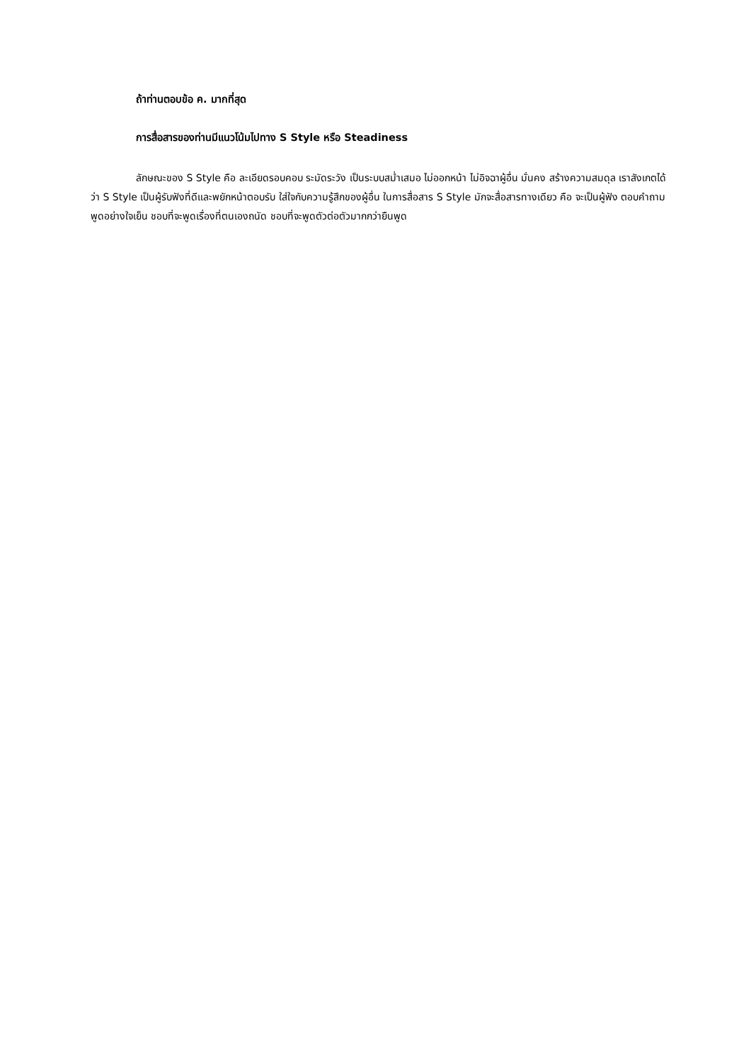ถ้าท่านตอบข้อ ค. มากที่สุด
การสื่อสารของท่านมีแนวโน้มไปทาง S Style หรือ Steadiness
ลักษณะของ S Style คือ ละเอียดรอบคอบ ระมัดระวัง เป็นระบบสม่ำเสมอ ไม่ออกหน้า ไม่อิจฉาผู้อื่น มั่นคง สร้างความสมดุล เราสังเกตได้ว่า S Style เป็นผู้รับฟังที่ดีและพยักหน้าตอบรับ ใส่ใจกับความรู้สึกของผู้อื่น ในการสื่อสาร S Style มักจะสื่อสารทางเดียว คือ จะเป็นผู้ฟัง ตอบคำถาม พูดอย่างใจเย็น ชอบที่จะพูดเรื่องที่ตนเองถนัด ชอบที่จะพูดตัวต่อตัวมากกว่ายืนพูด